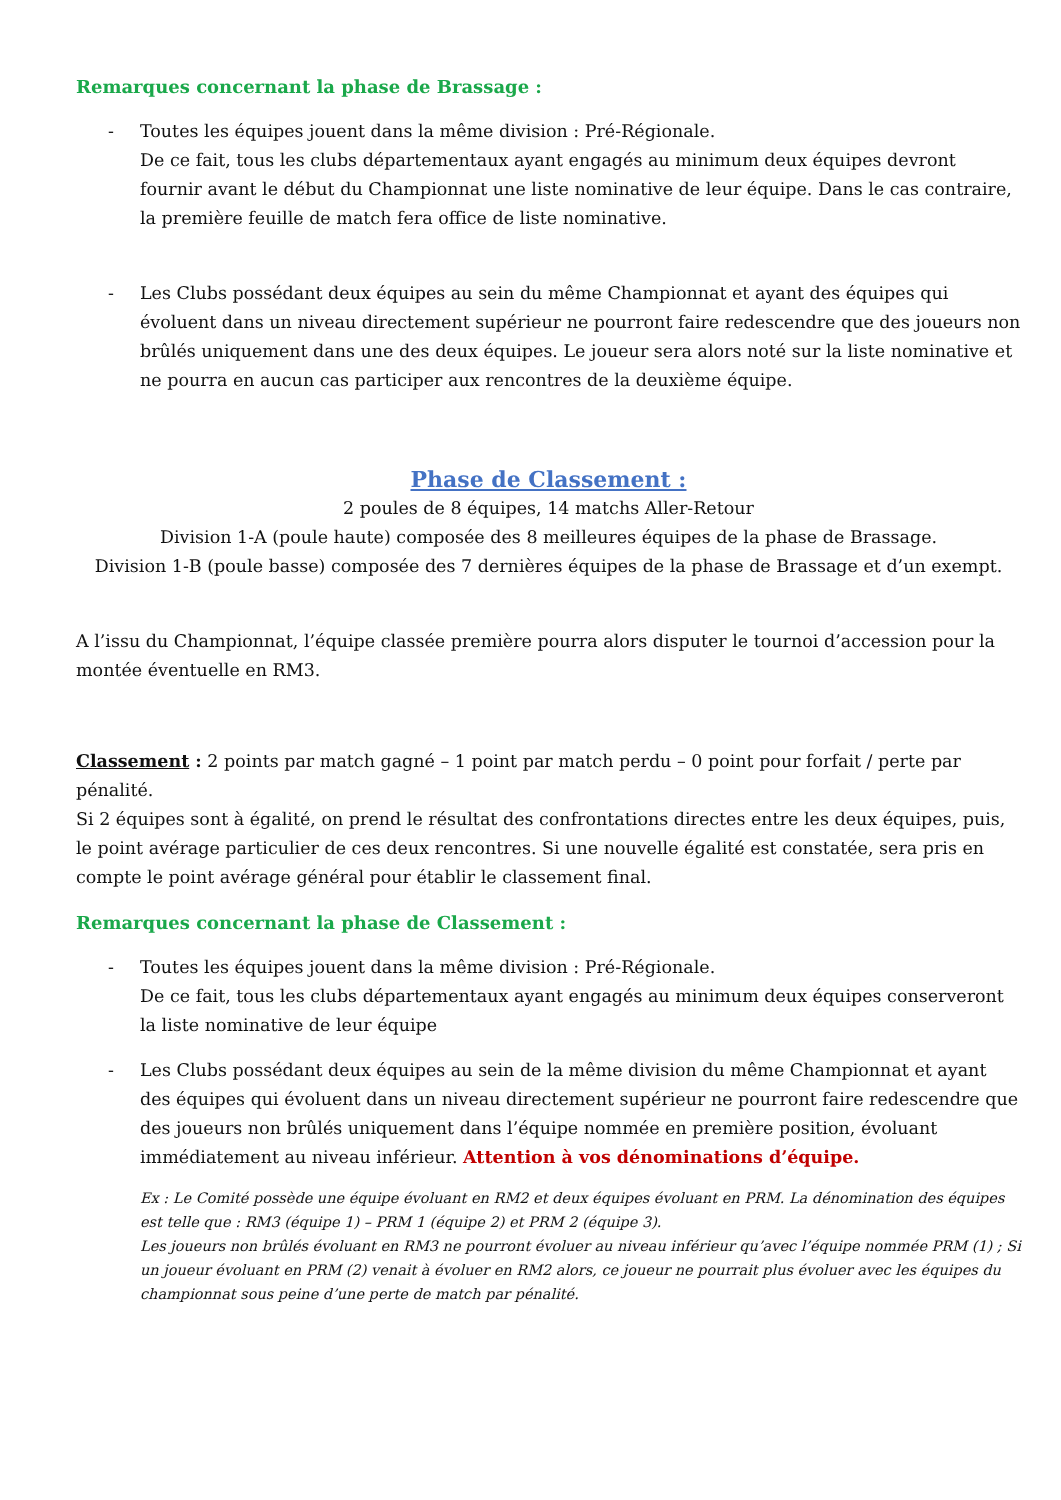Remarques concernant la phase de Brassage :
- Toutes les équipes jouent dans la même division : Pré-Régionale.
De ce fait, tous les clubs départementaux ayant engagés au minimum deux équipes devront fournir avant le début du Championnat une liste nominative de leur équipe. Dans le cas contraire, la première feuille de match fera office de liste nominative.
- Les Clubs possédant deux équipes au sein du même Championnat et ayant des équipes qui évoluent dans un niveau directement supérieur ne pourront faire redescendre que des joueurs non brûlés uniquement dans une des deux équipes. Le joueur sera alors noté sur la liste nominative et ne pourra en aucun cas participer aux rencontres de la deuxième équipe.
Phase de Classement :
2 poules de 8 équipes, 14 matchs Aller-Retour
Division 1-A (poule haute) composée des 8 meilleures équipes de la phase de Brassage.
Division 1-B (poule basse) composée des 7 dernières équipes de la phase de Brassage et d’un exempt.
A l’issu du Championnat, l’équipe classée première pourra alors disputer le tournoi d’accession pour la montée éventuelle en RM3.
Classement : 2 points par match gagné – 1 point par match perdu – 0 point pour forfait / perte par pénalité.
Si 2 équipes sont à égalité, on prend le résultat des confrontations directes entre les deux équipes, puis, le point avérage particulier de ces deux rencontres. Si une nouvelle égalité est constatée, sera pris en compte le point avérage général pour établir le classement final.
Remarques concernant la phase de Classement :
- Toutes les équipes jouent dans la même division : Pré-Régionale.
De ce fait, tous les clubs départementaux ayant engagés au minimum deux équipes conserveront la liste nominative de leur équipe
- Les Clubs possédant deux équipes au sein de la même division du même Championnat et ayant des équipes qui évoluent dans un niveau directement supérieur ne pourront faire redescendre que des joueurs non brûlés uniquement dans l’équipe nommée en première position, évoluant immédiatement au niveau inférieur. Attention à vos dénominations d’équipe.
Ex : Le Comité possède une équipe évoluant en RM2 et deux équipes évoluant en PRM. La dénomination des équipes est telle que : RM3 (équipe 1) – PRM 1 (équipe 2) et PRM 2 (équipe 3).
Les joueurs non brûlés évoluant en RM3 ne pourront évoluer au niveau inférieur qu’avec l’équipe nommée PRM (1) ; Si un joueur évoluant en PRM (2) venait à évoluer en RM2 alors, ce joueur ne pourrait plus évoluer avec les équipes du championnat sous peine d’une perte de match par pénalité.